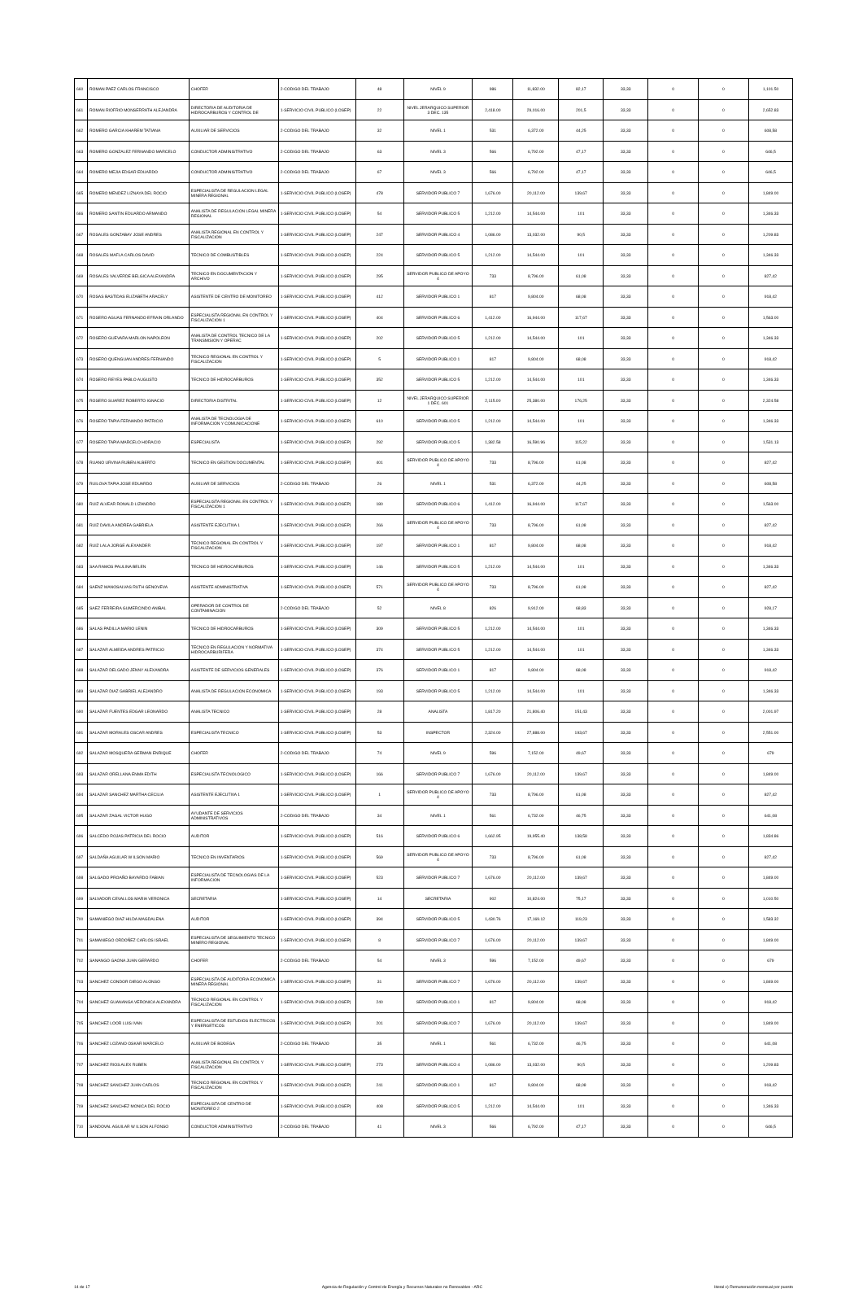| 660 | ROMAN PAEZ CARLOS FRANCISCO | CHOFER | 2-CODIGO DEL TRABAJO | 48 | NIVEL 9 | 986 | 11,832.00 | 82,17 | 33,33 | 0 | 0 | 1,101.50 |
| 661 | ROMAN RIOFRIO MONSERRATH ALEJANDRA | DIRECTOR/A DE AUDITORIA DE HIDROCARBUROS Y CONTROL DE | 1-SERVICIO CIVIL PUBLICO (LOSEP) | 22 | NIVEL JERARQUICO SUPERIOR 3 DEC. 135 | 2,418.00 | 29,016.00 | 201,5 | 33,33 | 0 | 0 | 2,652.83 |
| 662 | ROMERO GARCIA KHAREM TATIANA | AUXILIAR DE SERVICIOS | 2-CODIGO DEL TRABAJO | 32 | NIVEL 1 | 531 | 6,372.00 | 44,25 | 33,33 | 0 | 0 | 608,58 |
| 663 | ROMERO GONZALEZ FERNANDO MARCELO | CONDUCTOR ADMINISTRATIVO | 2-CODIGO DEL TRABAJO | 63 | NIVEL 3 | 566 | 6,792.00 | 47,17 | 33,33 | 0 | 0 | 646,5 |
| 664 | ROMERO MEJIA EDGAR EDUARDO | CONDUCTOR ADMINISTRATIVO | 2-CODIGO DEL TRABAJO | 67 | NIVEL 3 | 566 | 6,792.00 | 47,17 | 33,33 | 0 | 0 | 646,5 |
| 665 | ROMERO MENDEZ LIZNAYA DEL ROCIO | ESPECIALISTA DE REGULACION LEGAL MINERA REGIONAL | 1-SERVICIO CIVIL PUBLICO (LOSEP) | 478 | SERVIDOR PUBLICO 7 | 1,676.00 | 20,112.00 | 139,67 | 33,33 | 0 | 0 | 1,849.00 |
| 666 | ROMERO SANTIN EDUARDO ARMANDO | ANALISTA DE REGULACION LEGAL MINERA REGIONAL | 1-SERVICIO CIVIL PUBLICO (LOSEP) | 54 | SERVIDOR PUBLICO 5 | 1,212.00 | 14,544.00 | 101 | 33,33 | 0 | 0 | 1,346.33 |
| 667 | ROSALES GONZABAY JOSE ANDRES | ANALISTA REGIONAL EN CONTROL Y FISCALIZACION | 1-SERVICIO CIVIL PUBLICO (LOSEP) | 247 | SERVIDOR PUBLICO 4 | 1,086.00 | 13,032.00 | 90,5 | 33,33 | 0 | 0 | 1,209.83 |
| 668 | ROSALES MAFLA CARLOS DAVID | TECNICO DE COMBUSTIBLES | 1-SERVICIO CIVIL PUBLICO (LOSEP) | 224 | SERVIDOR PUBLICO 5 | 1,212.00 | 14,544.00 | 101 | 33,33 | 0 | 0 | 1,346.33 |
| 669 | ROSALES VALVERDE BELGICA ALEXANDRA | TECNICO EN DOCUMENTACION Y ARCHIVO | 1-SERVICIO CIVIL PUBLICO (LOSEP) | 295 | SERVIDOR PUBLICO DE APOYO 4 | 733 | 8,796.00 | 61,08 | 33,33 | 0 | 0 | 827,42 |
| 670 | ROSAS BASTIDAS ELIZABETH ARACELY | ASISTENTE DE CENTRO DE MONITOREO | 1-SERVICIO CIVIL PUBLICO (LOSEP) | 412 | SERVIDOR PUBLICO 1 | 817 | 9,804.00 | 68,08 | 33,33 | 0 | 0 | 918,42 |
| 671 | ROSERO AGUAS FERNANDO EFRAIN ORLANDO | ESPECIALISTA REGIONAL EN CONTROL Y FISCALIZACION 1 | 1-SERVICIO CIVIL PUBLICO (LOSEP) | 404 | SERVIDOR PUBLICO 6 | 1,412.00 | 16,944.00 | 117,67 | 33,33 | 0 | 0 | 1,563.00 |
| 672 | ROSERO GUEVARA MARLON NAPOLEON | ANALISTA DE CONTROL TECNICO DE LA TRANSMISION Y OPERAC | 1-SERVICIO CIVIL PUBLICO (LOSEP) | 202 | SERVIDOR PUBLICO 5 | 1,212.00 | 14,544.00 | 101 | 33,33 | 0 | 0 | 1,346.33 |
| 673 | ROSERO QUENGUAN ANDRES FERNANDO | TECNICO REGIONAL EN CONTROL Y FISCALIZACION | 1-SERVICIO CIVIL PUBLICO (LOSEP) | 5 | SERVIDOR PUBLICO 1 | 817 | 9,804.00 | 68,08 | 33,33 | 0 | 0 | 918,42 |
| 674 | ROSERO REYES PABLO AUGUSTO | TECNICO DE HIDROCARBUROS | 1-SERVICIO CIVIL PUBLICO (LOSEP) | 352 | SERVIDOR PUBLICO 5 | 1,212.00 | 14,544.00 | 101 | 33,33 | 0 | 0 | 1,346.33 |
| 675 | ROSERO SUAREZ ROBERTO IGNACIO | DIRECTOR/A DISTRITAL | 1-SERVICIO CIVIL PUBLICO (LOSEP) | 12 | NIVEL JERARQUICO SUPERIOR 1 DEC. 601 | 2,115.00 | 25,380.00 | 176,25 | 33,33 | 0 | 0 | 2,324.58 |
| 676 | ROSERO TAPIA FERNANDO PATRICIO | ANALISTA DE TECNOLOGIA DE INFORMACION Y COMUNICACIONE | 1-SERVICIO CIVIL PUBLICO (LOSEP) | 610 | SERVIDOR PUBLICO 5 | 1,212.00 | 14,544.00 | 101 | 33,33 | 0 | 0 | 1,346.33 |
| 677 | ROSERO TAPIA MARCELO HORACIO | ESPECIALISTA | 1-SERVICIO CIVIL PUBLICO (LOSEP) | 292 | SERVIDOR PUBLICO 5 | 1,382.58 | 16,590.96 | 115,22 | 33,33 | 0 | 0 | 1,531.13 |
| 678 | RUANO URVINA RUBEN ALBERTO | TECNICO EN GESTION DOCUMENTAL | 1-SERVICIO CIVIL PUBLICO (LOSEP) | 401 | SERVIDOR PUBLICO DE APOYO 4 | 733 | 8,796.00 | 61,08 | 33,33 | 0 | 0 | 827,42 |
| 679 | RUILOVA TAPIA JOSE EDUARDO | AUXILIAR DE SERVICIOS | 2-CODIGO DEL TRABAJO | 26 | NIVEL 1 | 531 | 6,372.00 | 44,25 | 33,33 | 0 | 0 | 608,58 |
| 680 | RUIZ ALVEAR RONALD LIZANDRO | ESPECIALISTA REGIONAL EN CONTROL Y FISCALIZACION 1 | 1-SERVICIO CIVIL PUBLICO (LOSEP) | 180 | SERVIDOR PUBLICO 6 | 1,412.00 | 16,944.00 | 117,67 | 33,33 | 0 | 0 | 1,563.00 |
| 681 | RUIZ DAVILA ANDREA GABRIELA | ASISTENTE EJECUTIVA 1 | 1-SERVICIO CIVIL PUBLICO (LOSEP) | 266 | SERVIDOR PUBLICO DE APOYO 4 | 733 | 8,796.00 | 61,08 | 33,33 | 0 | 0 | 827,42 |
| 682 | RUIZ LALA JORGE ALEXANDER | TECNICO REGIONAL EN CONTROL Y FISCALIZACION | 1-SERVICIO CIVIL PUBLICO (LOSEP) | 197 | SERVIDOR PUBLICO 1 | 817 | 9,804.00 | 68,08 | 33,33 | 0 | 0 | 918,42 |
| 683 | SAA RAMOS PAULINA BELEN | TECNICO DE HIDROCARBUROS | 1-SERVICIO CIVIL PUBLICO (LOSEP) | 146 | SERVIDOR PUBLICO 5 | 1,212.00 | 14,544.00 | 101 | 33,33 | 0 | 0 | 1,346.33 |
| 684 | SAENZ MANOSALVAS RUTH GENOVEVA | ASISTENTE ADMINISTRATIVA | 1-SERVICIO CIVIL PUBLICO (LOSEP) | 571 | SERVIDOR PUBLICO DE APOYO 4 | 733 | 8,796.00 | 61,08 | 33,33 | 0 | 0 | 827,42 |
| 685 | SAEZ FERREIRA GUMERCINDO ANIBAL | OPERADOR DE CONTROL DE CONTAMINACION | 2-CODIGO DEL TRABAJO | 52 | NIVEL 8 | 826 | 9,912.00 | 68,83 | 33,33 | 0 | 0 | 928,17 |
| 686 | SALAS PADILLA MARIO LENIN | TECNICO DE HIDROCARBUROS | 1-SERVICIO CIVIL PUBLICO (LOSEP) | 309 | SERVIDOR PUBLICO 5 | 1,212.00 | 14,544.00 | 101 | 33,33 | 0 | 0 | 1,346.33 |
| 687 | SALAZAR ALMEIDA ANDRES PATRICIO | TECNICO EN REGULACION Y NORMATIVA HIDROCARBURIFERA | 1-SERVICIO CIVIL PUBLICO (LOSEP) | 374 | SERVIDOR PUBLICO 5 | 1,212.00 | 14,544.00 | 101 | 33,33 | 0 | 0 | 1,346.33 |
| 688 | SALAZAR DELGADO JENNY ALEXANDRA | ASISTENTE DE SERVICIOS GENERALES | 1-SERVICIO CIVIL PUBLICO (LOSEP) | 376 | SERVIDOR PUBLICO 1 | 817 | 9,804.00 | 68,08 | 33,33 | 0 | 0 | 918,42 |
| 689 | SALAZAR DIAZ GABRIEL ALEJANDRO | ANALISTA DE REGULACION ECONOMICA | 1-SERVICIO CIVIL PUBLICO (LOSEP) | 193 | SERVIDOR PUBLICO 5 | 1,212.00 | 14,544.00 | 101 | 33,33 | 0 | 0 | 1,346.33 |
| 690 | SALAZAR FUENTES EDGAR LEONARDO | ANALISTA TECNICO | 1-SERVICIO CIVIL PUBLICO (LOSEP) | 28 | ANALISTA | 1,817.20 | 21,806.40 | 151,43 | 33,33 | 0 | 0 | 2,001.97 |
| 691 | SALAZAR MORALES OSCAR ANDRES | ESPECIALISTA TECNICO | 1-SERVICIO CIVIL PUBLICO (LOSEP) | 53 | INSPECTOR | 2,324.00 | 27,888.00 | 193,67 | 33,33 | 0 | 0 | 2,551.00 |
| 692 | SALAZAR MOSQUERA GERMAN ENRIQUE | CHOFER | 2-CODIGO DEL TRABAJO | 74 | NIVEL 9 | 596 | 7,152.00 | 49,67 | 33,33 | 0 | 0 | 679 |
| 693 | SALAZAR ORELLANA ENMA EDITH | ESPECIALISTA TECNOLOGICO | 1-SERVICIO CIVIL PUBLICO (LOSEP) | 166 | SERVIDOR PUBLICO 7 | 1,676.00 | 20,112.00 | 139,67 | 33,33 | 0 | 0 | 1,849.00 |
| 694 | SALAZAR SANCHEZ MARTHA CECILIA | ASISTENTE EJECUTIVA 1 | 1-SERVICIO CIVIL PUBLICO (LOSEP) | 1 | SERVIDOR PUBLICO DE APOYO 4 | 733 | 8,796.00 | 61,08 | 33,33 | 0 | 0 | 827,42 |
| 695 | SALAZAR ZAGAL VICTOR HUGO | AYUDANTE DE SERVICIOS ADMINISTRATIVOS | 2-CODIGO DEL TRABAJO | 34 | NIVEL 1 | 561 | 6,732.00 | 46,75 | 33,33 | 0 | 0 | 641,08 |
| 696 | SALCEDO ROJAS PATRICIA DEL ROCIO | AUDITOR | 1-SERVICIO CIVIL PUBLICO (LOSEP) | 516 | SERVIDOR PUBLICO 6 | 1,662.95 | 19,955.40 | 138,58 | 33,33 | 0 | 0 | 1,834.86 |
| 697 | SALDAÑA AGUILAR W ILSON MARIO | TECNICO EN INVENTARIOS | 1-SERVICIO CIVIL PUBLICO (LOSEP) | 569 | SERVIDOR PUBLICO DE APOYO 4 | 733 | 8,796.00 | 61,08 | 33,33 | 0 | 0 | 827,42 |
| 698 | SALGADO PROAÑO BAYARDO FABIAN | ESPECIALISTA DE TECNOLOGIAS DE LA INFORMACION | 1-SERVICIO CIVIL PUBLICO (LOSEP) | 523 | SERVIDOR PUBLICO 7 | 1,676.00 | 20,112.00 | 139,67 | 33,33 | 0 | 0 | 1,849.00 |
| 699 | SALVADOR CEVALLOS MARIA VERONICA | SECRETARIA | 1-SERVICIO CIVIL PUBLICO (LOSEP) | 14 | SECRETARIA | 902 | 10,824.00 | 75,17 | 33,33 | 0 | 0 | 1,010.50 |
| 700 | SAMANIEGO DIAZ HILDA MAGDALENA | AUDITOR | 1-SERVICIO CIVIL PUBLICO (LOSEP) | 394 | SERVIDOR PUBLICO 5 | 1,430.76 | 17,169.12 | 119,23 | 33,33 | 0 | 0 | 1,583.32 |
| 701 | SAMANIEGO ORDOÑEZ CARLOS ISRAEL | ESPECIALISTA DE SEGUIMIENTO TECNICO MINERO REGIONAL | 1-SERVICIO CIVIL PUBLICO (LOSEP) | 8 | SERVIDOR PUBLICO 7 | 1,676.00 | 20,112.00 | 139,67 | 33,33 | 0 | 0 | 1,849.00 |
| 702 | SANANGO GAONA JUAN GERARDO | CHOFER | 2-CODIGO DEL TRABAJO | 54 | NIVEL 3 | 596 | 7,152.00 | 49,67 | 33,33 | 0 | 0 | 679 |
| 703 | SANCHEZ CONDOR DIEGO ALONSO | ESPECIALISTA DE AUDITORIA ECONOMICA MINERA REGIONAL | 1-SERVICIO CIVIL PUBLICO (LOSEP) | 31 | SERVIDOR PUBLICO 7 | 1,676.00 | 20,112.00 | 139,67 | 33,33 | 0 | 0 | 1,849.00 |
| 704 | SANCHEZ GUANANGA VERONICA ALEXANDRA | TECNICO REGIONAL EN CONTROL Y FISCALIZACION | 1-SERVICIO CIVIL PUBLICO (LOSEP) | 240 | SERVIDOR PUBLICO 1 | 817 | 9,804.00 | 68,08 | 33,33 | 0 | 0 | 918,42 |
| 705 | SANCHEZ LOOR LUIS IVAN | ESPECIALISTA DE ESTUDIOS ELECTRICOS Y ENERGETICOS | 1-SERVICIO CIVIL PUBLICO (LOSEP) | 201 | SERVIDOR PUBLICO 7 | 1,676.00 | 20,112.00 | 139,67 | 33,33 | 0 | 0 | 1,849.00 |
| 706 | SANCHEZ LOZANO OSKAR MARCELO | AUXILIAR DE BODEGA | 2-CODIGO DEL TRABAJO | 35 | NIVEL 1 | 561 | 6,732.00 | 46,75 | 33,33 | 0 | 0 | 641,08 |
| 707 | SANCHEZ RIOS ALEX RUBEN | ANALISTA REGIONAL EN CONTROL Y FISCALIZACION | 1-SERVICIO CIVIL PUBLICO (LOSEP) | 273 | SERVIDOR PUBLICO 4 | 1,086.00 | 13,032.00 | 90,5 | 33,33 | 0 | 0 | 1,209.83 |
| 708 | SANCHEZ SANCHEZ JUAN CARLOS | TECNICO REGIONAL EN CONTROL Y FISCALIZACION | 1-SERVICIO CIVIL PUBLICO (LOSEP) | 241 | SERVIDOR PUBLICO 1 | 817 | 9,804.00 | 68,08 | 33,33 | 0 | 0 | 918,42 |
| 709 | SANCHEZ SANCHEZ MONICA DEL ROCIO | ESPECIALISTA DE CENTRO DE MONITOREO 2 | 1-SERVICIO CIVIL PUBLICO (LOSEP) | 408 | SERVIDOR PUBLICO 5 | 1,212.00 | 14,544.00 | 101 | 33,33 | 0 | 0 | 1,346.33 |
| 710 | SANDOVAL AGUILAR W ILSON ALFONSO | CONDUCTOR ADMINISTRATIVO | 2-CODIGO DEL TRABAJO | 41 | NIVEL 3 | 566 | 6,792.00 | 47,17 | 33,33 | 0 | 0 | 646,5 |
14 de 17 Agencia de Regulación y Control de Energía y Recursos Naturales no Renovables - ARC literal c) Remuneración mensual por puesto